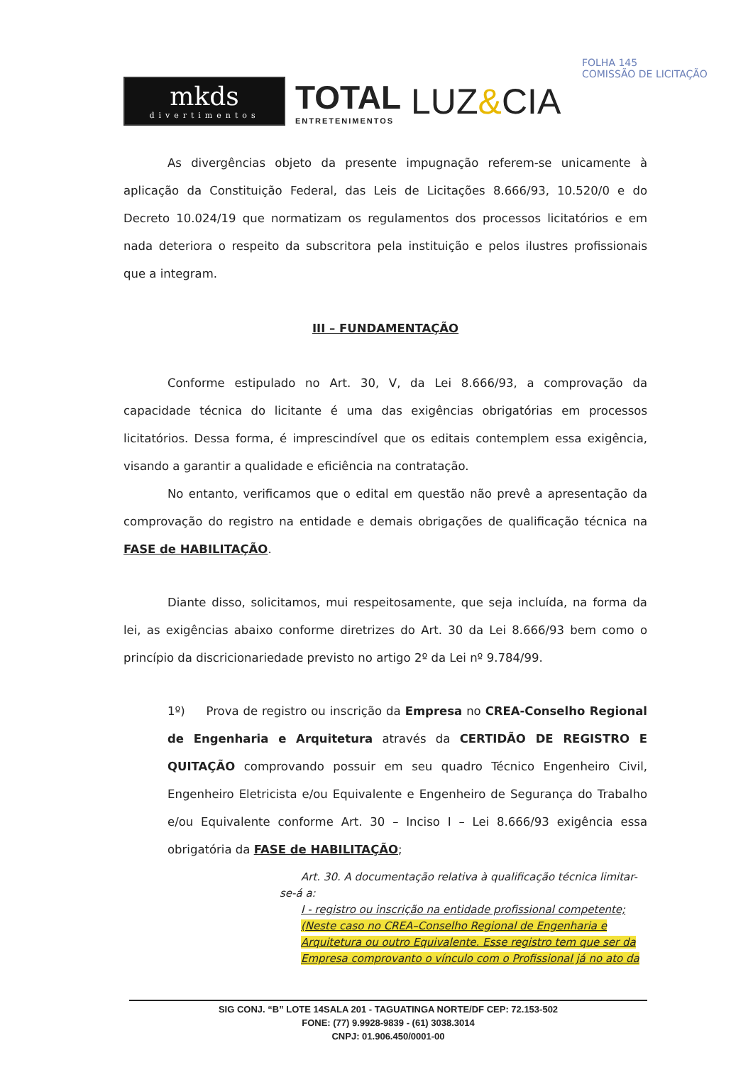mkds
divertimentos
TOTAL
ENTRETENIMENTOS
LUZ&CIA
FOLHA 145
COMISSÃO DE LICITAÇÃO
As divergências objeto da presente impugnação referem-se unicamente à aplicação da Constituição Federal, das Leis de Licitações 8.666/93, 10.520/0 e do Decreto 10.024/19 que normatizam os regulamentos dos processos licitatórios e em nada deteriora o respeito da subscritora pela instituição e pelos ilustres profissionais que a integram.
III – FUNDAMENTAÇÃO
Conforme estipulado no Art. 30, V, da Lei 8.666/93, a comprovação da capacidade técnica do licitante é uma das exigências obrigatórias em processos licitatórios. Dessa forma, é imprescindível que os editais contemplem essa exigência, visando a garantir a qualidade e eficiência na contratação.
No entanto, verificamos que o edital em questão não prevê a apresentação da comprovação do registro na entidade e demais obrigações de qualificação técnica na FASE de HABILITAÇÃO.
Diante disso, solicitamos, mui respeitosamente, que seja incluída, na forma da lei, as exigências abaixo conforme diretrizes do Art. 30 da Lei 8.666/93 bem como o princípio da discricionariedade previsto no artigo 2º da Lei nº 9.784/99.
1º) Prova de registro ou inscrição da Empresa no CREA-Conselho Regional de Engenharia e Arquitetura através da CERTIDÃO DE REGISTRO E QUITAÇÃO comprovando possuir em seu quadro Técnico Engenheiro Civil, Engenheiro Eletricista e/ou Equivalente e Engenheiro de Segurança do Trabalho e/ou Equivalente conforme Art. 30 – Inciso I – Lei 8.666/93 exigência essa obrigatória da FASE de HABILITAÇÃO;
Art. 30. A documentação relativa à qualificação técnica limitar-
se-á a:
I - registro ou inscrição na entidade profissional competente; (Neste caso no CREA–Conselho Regional de Engenharia e Arquitetura ou outro Equivalente. Esse registro tem que ser da Empresa comprovanto o vínculo com o Profissional já no ato da
SIG CONJ. “B” LOTE 14SALA 201 - TAGUATINGA NORTE/DF CEP: 72.153-502
FONE: (77) 9.9928-9839 - (61) 3038.3014
CNPJ: 01.906.450/0001-00